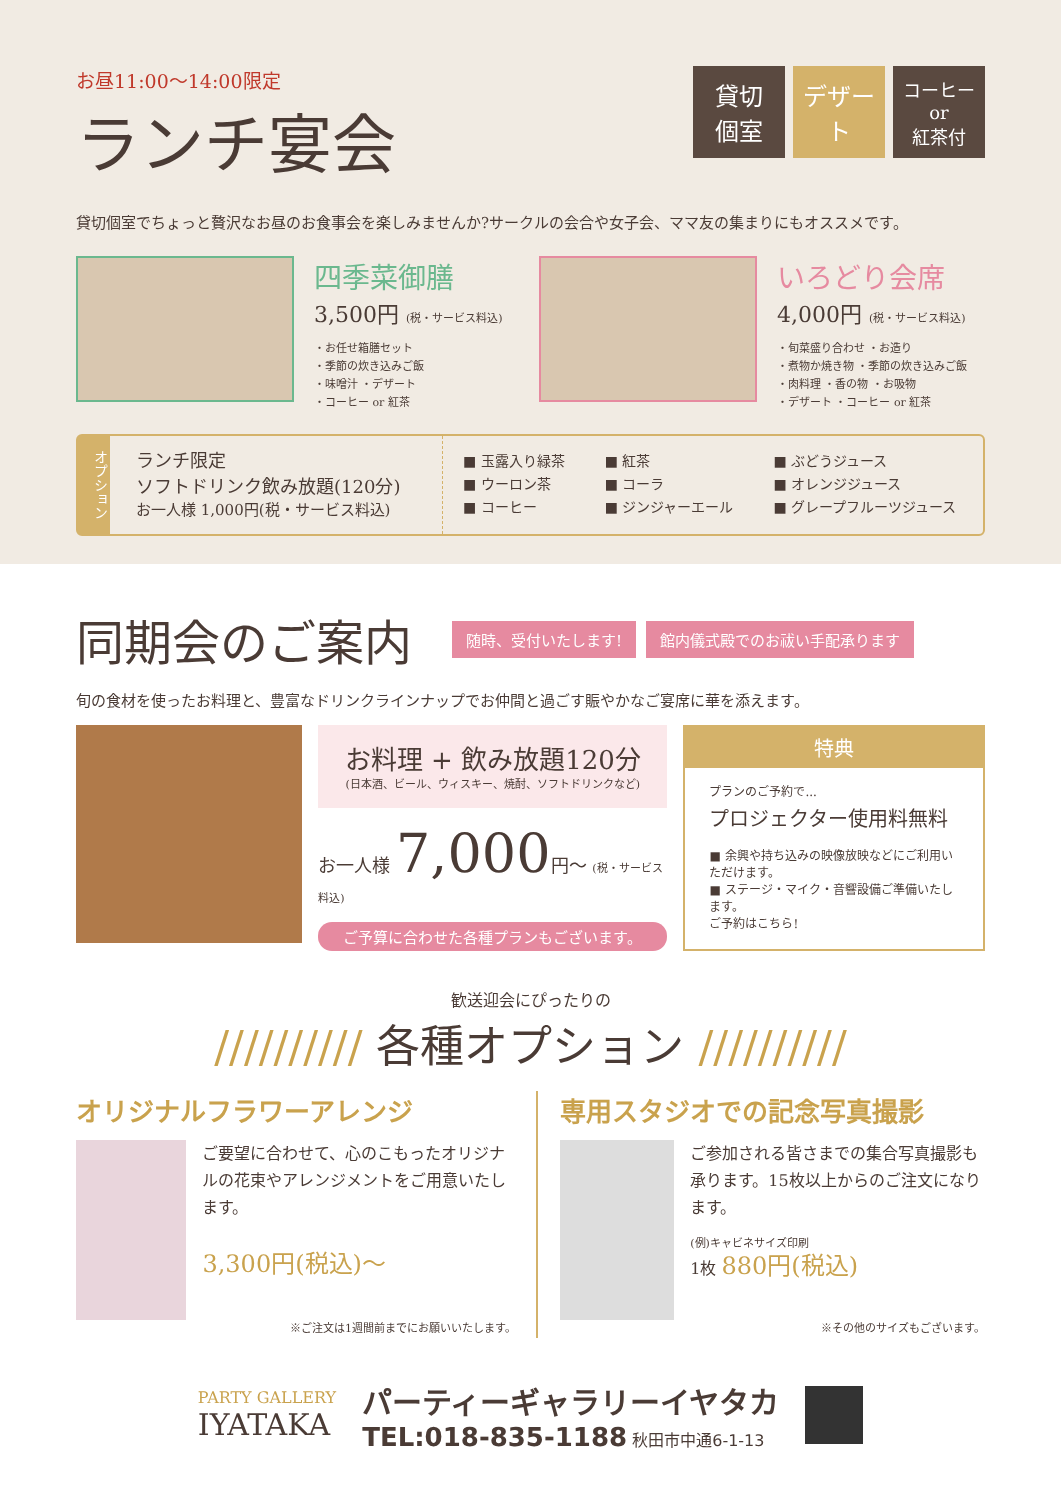お昼11:00〜14:00限定
ランチ宴会
貸切
個室
デザート
コーヒー
or
紅茶付
貸切個室でちょっと贅沢なお昼のお食事会を楽しみませんか?サークルの会合や女子会、ママ友の集まりにもオススメです。
四季菜御膳
3,500円 (税・サービス料込)
・お任せ箱膳セット
・季節の炊き込みご飯
・味噌汁 ・デザート
・コーヒー or 紅茶
いろどり会席
4,000円 (税・サービス料込)
・旬菜盛り合わせ ・お造り
・煮物か焼き物 ・季節の炊き込みご飯
・肉料理 ・香の物 ・お吸物
・デザート ・コーヒー or 紅茶
オプション
ランチ限定
ソフトドリンク飲み放題(120分)
お一人様 1,000円(税・サービス料込)
■ 玉露入り緑茶
■ ウーロン茶
■ コーヒー
■ 紅茶
■ コーラ
■ ジンジャーエール
■ ぶどうジュース
■ オレンジジュース
■ グレープフルーツジュース
同期会のご案内
随時、受付いたします! 館内儀式殿でのお祓い手配承ります
旬の食材を使ったお料理と、豊富なドリンクラインナップでお仲間と過ごす賑やかなご宴席に華を添えます。
お料理 + 飲み放題120分
(日本酒、ビール、ウィスキー、焼酎、ソフトドリンクなど)
お一人様 7,000円〜 (税・サービス料込)
ご予算に合わせた各種プランもございます。
特典
プランのご予約で...
プロジェクター使用料無料
■ 余興や持ち込みの映像放映などにご利用いただけます。
■ ステージ・マイク・音響設備ご準備いたします。
ご予約はこちら!
歓送迎会にぴったりの
////////// 各種オプション //////////
オリジナルフラワーアレンジ
ご要望に合わせて、心のこもったオリジナルの花束やアレンジメントをご用意いたします。
3,300円(税込)〜
※ご注文は1週間前までにお願いいたします。
専用スタジオでの記念写真撮影
ご参加される皆さまでの集合写真撮影も承ります。15枚以上からのご注文になります。
(例)キャビネサイズ印刷
1枚 880円(税込)
※その他のサイズもございます。
PARTY GALLERY
IYATAKA
パーティーギャラリーイヤタカ
TEL:018-835-1188 秋田市中通6-1-13